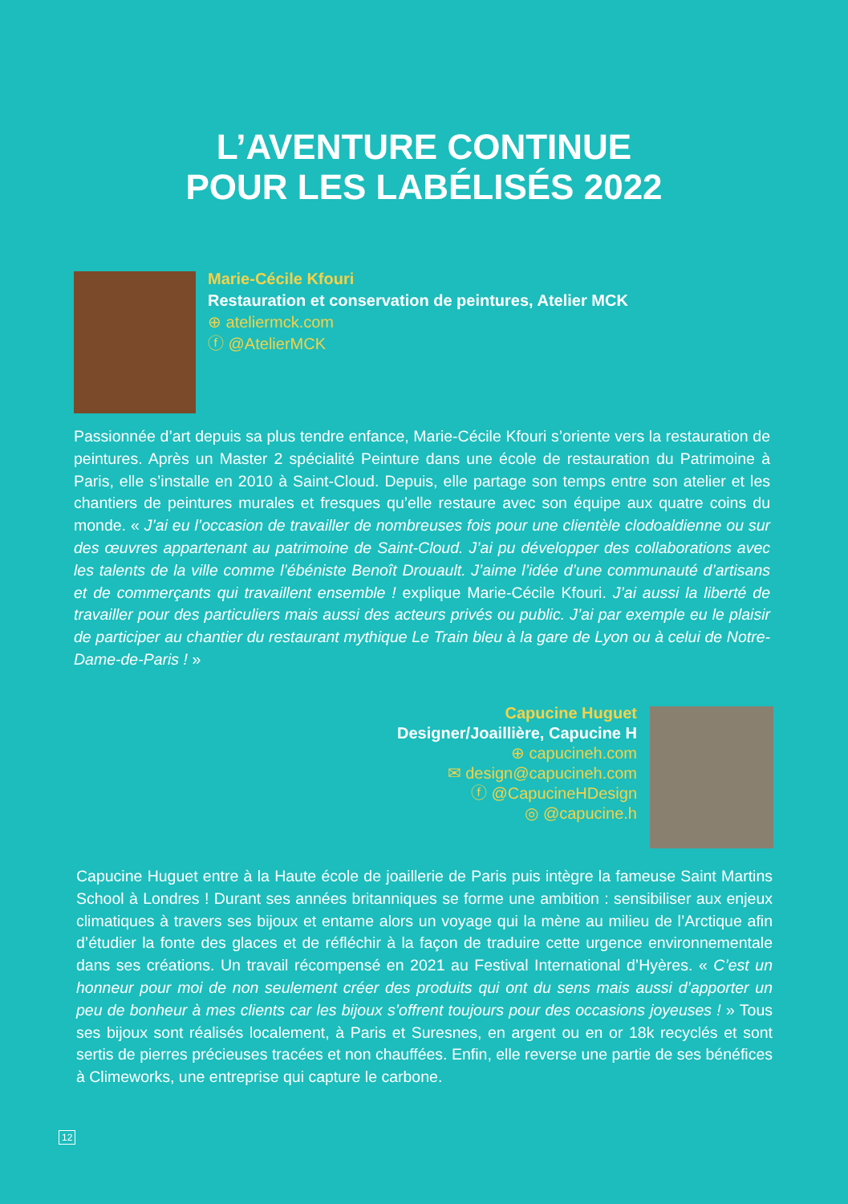L’AVENTURE CONTINUE
POUR LES LABÉLISÉS 2022
Marie-Cécile Kfouri
Restauration et conservation de peintures, Atelier MCK
⊕ ateliermck.com
ⓕ @AtelierMCK
Passionnée d’art depuis sa plus tendre enfance, Marie-Cécile Kfouri s’oriente vers la restauration de peintures. Après un Master 2 spécialité Peinture dans une école de restauration du Patrimoine à Paris, elle s’installe en 2010 à Saint-Cloud. Depuis, elle partage son temps entre son atelier et les chantiers de peintures murales et fresques qu’elle restaure avec son équipe aux quatre coins du monde. « J’ai eu l’occasion de travailler de nombreuses fois pour une clientèle clodoaldienne ou sur des œuvres appartenant au patrimoine de Saint-Cloud. J’ai pu développer des collaborations avec les talents de la ville comme l’ébéniste Benoît Drouault. J’aime l’idée d’une communauté d’artisans et de commerçants qui travaillent ensemble ! explique Marie-Cécile Kfouri. J’ai aussi la liberté de travailler pour des particuliers mais aussi des acteurs privés ou public. J’ai par exemple eu le plaisir de participer au chantier du restaurant mythique Le Train bleu à la gare de Lyon ou à celui de Notre-Dame-de-Paris ! »
Capucine Huguet
Designer/Joaillière, Capucine H
⊕ capucineh.com
✉ design@capucineh.com
ⓕ @CapucineHDesign
◎ @capucine.h
Capucine Huguet entre à la Haute école de joaillerie de Paris puis intègre la fameuse Saint Martins School à Londres ! Durant ses années britanniques se forme une ambition : sensibiliser aux enjeux climatiques à travers ses bijoux et entame alors un voyage qui la mène au milieu de l’Arctique afin d’étudier la fonte des glaces et de réfléchir à la façon de traduire cette urgence environnementale dans ses créations. Un travail récompensé en 2021 au Festival International d’Hyères. « C’est un honneur pour moi de non seulement créer des produits qui ont du sens mais aussi d’apporter un peu de bonheur à mes clients car les bijoux s’offrent toujours pour des occasions joyeuses ! » Tous ses bijoux sont réalisés localement, à Paris et Suresnes, en argent ou en or 18k recyclés et sont sertis de pierres précieuses tracées et non chauffées. Enfin, elle reverse une partie de ses bénéfices à Climeworks, une entreprise qui capture le carbone.
12